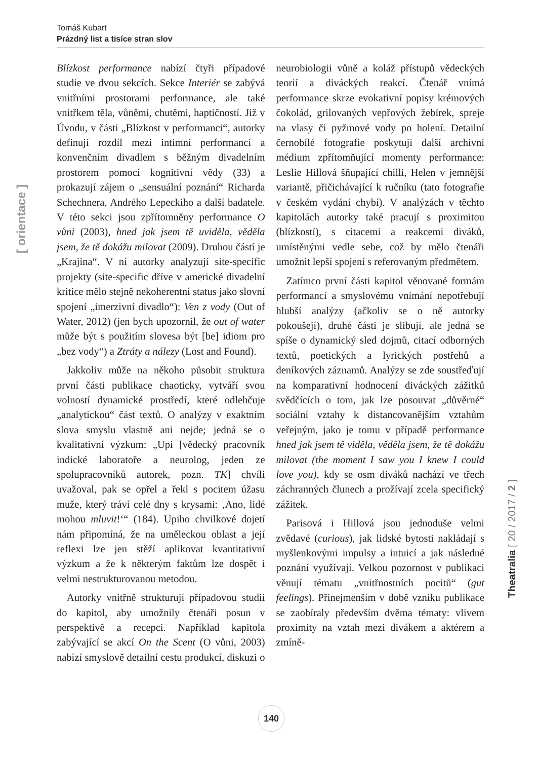Tomáš Kubart
Prázdný list a tisíce stran slov
Blízkost performance nabízí čtyři případové studie ve dvou sekcích. Sekce Interiér se zabývá vnitřními prostorami performance, ale také vnitřkem těla, vůněmi, chutěmi, haptičností. Již v Úvodu, v části „Blízkost v performanci“, autorky definují rozdíl mezi intimní performancí a konvenčním divadlem s běžným divadelním prostorem pomocí kognitivní vědy (33) a prokazují zájem o „sensuální poznání“ Richarda Schechnera, Andrého Lepeckiho a další badatele. V této sekci jsou zpřítomněny performance O vůni (2003), hned jak jsem tě uviděla, věděla jsem, že tě dokážu milovat (2009). Druhou částí je „Krajina“. V ní autorky analyzují site-specific projekty (site-specific dříve v americké divadelní kritice mělo stejně nekoherentní status jako slovní spojení „imerzivní divadlo“): Ven z vody (Out of Water, 2012) (jen bych upozornil, že out of water může být s použitím slovesa být [be] idiom pro „bez vody“) a Ztráty a nálezy (Lost and Found).
Jakkoliv může na někoho působit struktura první části publikace chaoticky, vytváří svou volností dynamické prostředí, které odlehčuje „analytickou“ část textů. O analýzy v exaktním slova smyslu vlastně ani nejde; jedná se o kvalitativní výzkum: „Upi [vědecký pracovník indické laboratoře a neurolog, jeden ze spolupracovníků autorek, pozn. TK] chvíli uvažoval, pak se opřel a řekl s pocitem úžasu muže, který tráví celé dny s krysami: ‚Ano, lidé mohou mluvit!‘“ (184). Upiho chvilkové dojetí nám připomíná, že na uměleckou oblast a její reflexi lze jen stěží aplikovat kvantitativní výzkum a že k některým faktům lze dospět i velmi nestrukturovanou metodou.
Autorky vnitřně strukturují případovou studii do kapitol, aby umožnily čtenáři posun v perspektivě a recepci. Například kapitola zabývající se akcí On the Scent (O vůni, 2003) nabízí smyslově detailní cestu produkcí, diskuzi o neurobiologii vůně a koláž přístupů vědeckých teorií a diváckých reakcí. Čtenář vnímá performance skrze evokativní popisy krémových čokolád, grilovaných vepřových žebírek, spreje na vlasy či pyžmové vody po holení. Detailní černobílé fotografie poskytují další archivní médium zpřítomňující momenty performance: Leslie Hillová šňupající chilli, Helen v jemnější variantě, přičichávající k ručníku (tato fotografie v českém vydání chybí). V analýzách v těchto kapitolách autorky také pracují s proximitou (blízkostí), s citacemi a reakcemi diváků, umístěnými vedle sebe, což by mělo čtenáři umožnit lepší spojení s referovaným předmětem.
Zatímco první části kapitol věnované formám performancí a smyslovému vnímání nepotřebují hlubší analýzy (ačkoliv se o ně autorky pokoušejí), druhé části je slibují, ale jedná se spíše o dynamický sled dojmů, citací odborných textů, poetických a lyrických postřehů a deníkových záznamů. Analýzy se zde soustřeďují na komparativní hodnocení diváckých zážitků svědčících o tom, jak lze posouvat „důvěrné“ sociální vztahy k distancovanějším vztahům veřejným, jako je tomu v případě performance hned jak jsem tě viděla, věděla jsem, že tě dokážu milovat (the moment I saw you I knew I could love you), kdy se osm diváků nachází ve třech záchranných člunech a prožívají zcela specifický zážitek.
Parisová i Hillová jsou jednoduše velmi zvědavé (curious), jak lidské bytosti nakládají s myšlenkovými impulsy a intuicí a jak následné poznání využívají. Velkou pozornost v publikaci věnují tématu „vnitřnostních pocitů“ (gut feelings). Přinejmenším v době vzniku publikace se zaobíraly především dvěma tématy: vlivem proximity na vztah mezi divákem a aktérem a zmíně-
[ orientace ]
Theatralia [ 20 / 2017 / 2 ]
140